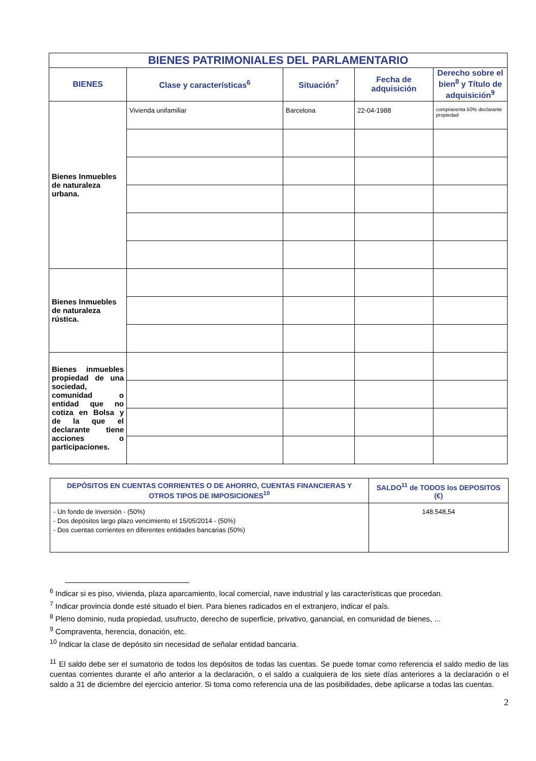| BIENES PATRIMONIALES DEL PARLAMENTARIO | | | | |
| --- | --- | --- | --- | --- |
| BIENES | Clase y características<sup>6</sup> | Situación<sup>7</sup> | Fecha de adquisición | Derecho sobre el bien<sup>8</sup> y Título de adquisición<sup>9</sup> |
| Bienes Inmuebles de naturaleza urbana. | Vivienda unifamiliar | Barcelona | 22-04-1988 | compraventa 50% declarante propiedad |
| Bienes Inmuebles de naturaleza rústica. | | | | |
| Bienes inmuebles propiedad de una sociedad, comunidad o entidad que no cotiza en Bolsa y de la que el declarante tiene acciones o participaciones. | | | | |
| DEPÓSITOS EN CUENTAS CORRIENTES O DE AHORRO, CUENTAS FINANCIERAS Y OTROS TIPOS DE IMPOSICIONES<sup>10</sup> | SALDO<sup>11</sup> de TODOS los DEPOSITOS (€) |
| --- | --- |
| - Un fondo de inversión - (50%) - Dos depósitos largo plazo vencimiento el 15/05/2014 - (50%) - Dos cuentas corrientes en diferentes entidades bancarias (50%) | 148.548,54 |
<sup>6</sup> Indicar si es piso, vivienda, plaza aparcamiento, local comercial, nave industrial y las características que procedan.
<sup>7</sup> Indicar provincia donde esté situado el bien. Para bienes radicados en el extranjero, indicar el país.
<sup>8</sup> Pleno dominio, nuda propiedad, usufructo, derecho de superficie, privativo, ganancial, en comunidad de bienes, ...
<sup>9</sup> Compraventa, herencia, donación, etc.
<sup>10</sup> Indicar la clase de depósito sin necesidad de señalar entidad bancaria.
<sup>11</sup> El saldo debe ser el sumatorio de todos los depósitos de todas las cuentas. Se puede tomar como referencia el saldo medio de las cuentas corrientes durante el año anterior a la declaración, o el saldo a cualquiera de los siete días anteriores a la declaración o el saldo a 31 de diciembre del ejercicio anterior. Si toma como referencia una de las posibilidades, debe aplicarse a todas las cuentas.
2